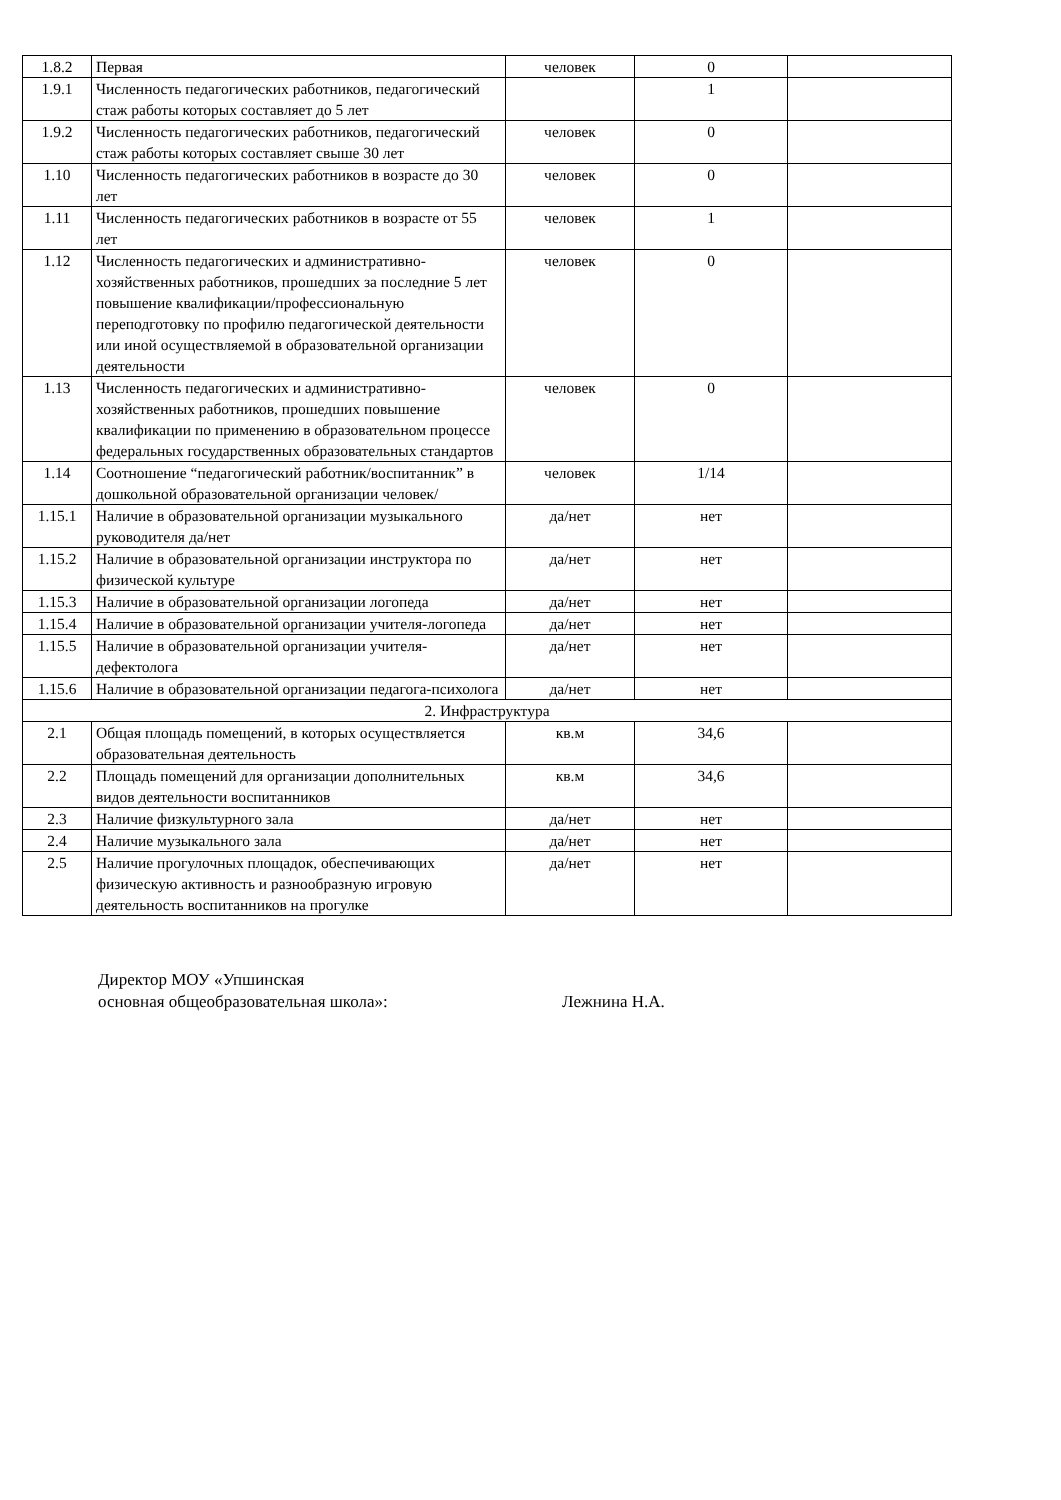| 1.8.2 | Первая | человек | 0 | |
| 1.9.1 | Численность педагогических работников, педагогический стаж работы которых составляет до 5 лет | | 1 | |
| 1.9.2 | Численность педагогических работников, педагогический стаж работы которых составляет свыше 30 лет | человек | 0 | |
| 1.10 | Численность педагогических работников в возрасте до 30 лет | человек | 0 | |
| 1.11 | Численность педагогических работников в возрасте от 55 лет | человек | 1 | |
| 1.12 | Численность педагогических и административно-хозяйственных работников, прошедших за последние 5 лет повышение квалификации/профессиональную переподготовку по профилю педагогической деятельности или иной осуществляемой в образовательной организации деятельности | человек | 0 | |
| 1.13 | Численность педагогических и административно-хозяйственных работников, прошедших повышение квалификации по применению в образовательном процессе федеральных государственных образовательных стандартов | человек | 0 | |
| 1.14 | Соотношение “педагогический работник/воспитанник” в дошкольной образовательной организации человек/ | человек | 1/14 | |
| 1.15.1 | Наличие в образовательной организации музыкального руководителя да/нет | да/нет | нет | |
| 1.15.2 | Наличие в образовательной организации инструктора по физической культуре | да/нет | нет | |
| 1.15.3 | Наличие в образовательной организации логопеда | да/нет | нет | |
| 1.15.4 | Наличие в образовательной организации учителя-логопеда | да/нет | нет | |
| 1.15.5 | Наличие в образовательной организации учителя-дефектолога | да/нет | нет | |
| 1.15.6 | Наличие в образовательной организации педагога-психолога | да/нет | нет | |
| 2. Инфраструктура | | | | |
| 2.1 | Общая площадь помещений, в которых осуществляется образовательная деятельность | кв.м | 34,6 | |
| 2.2 | Площадь помещений для организации дополнительных видов деятельности воспитанников | кв.м | 34,6 | |
| 2.3 | Наличие физкультурного зала | да/нет | нет | |
| 2.4 | Наличие музыкального зала | да/нет | нет | |
| 2.5 | Наличие прогулочных площадок, обеспечивающих физическую активность и разнообразную игровую деятельность воспитанников на прогулке | да/нет | нет | |
Директор МОУ «Упшинская
основная общеобразовательная школа»: Лежнина Н.А.